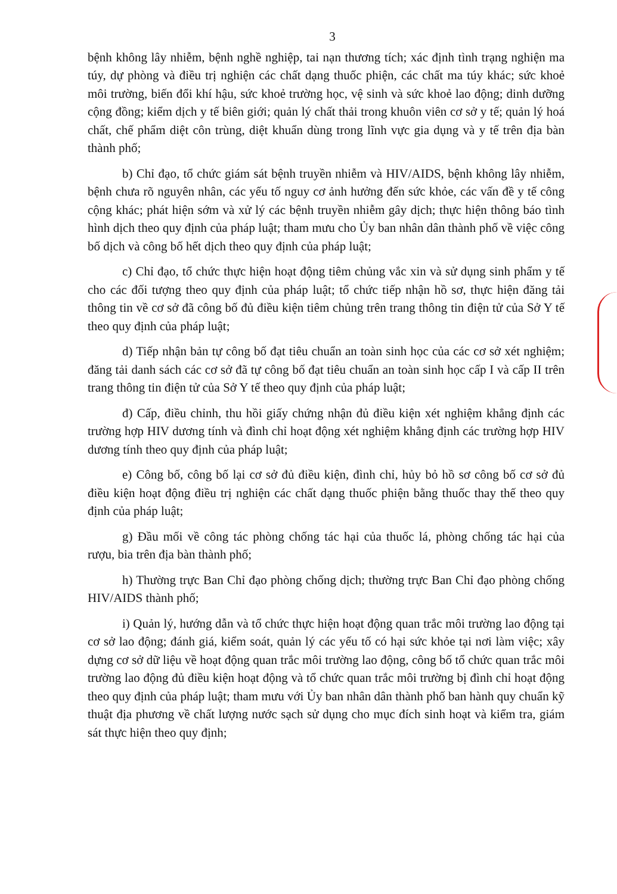3
bệnh không lây nhiễm, bệnh nghề nghiệp, tai nạn thương tích; xác định tình trạng nghiện ma túy, dự phòng và điều trị nghiện các chất dạng thuốc phiện, các chất ma túy khác; sức khoẻ môi trường, biến đổi khí hậu, sức khoẻ trường học, vệ sinh và sức khoẻ lao động; dinh dưỡng cộng đồng; kiểm dịch y tế biên giới; quản lý chất thải trong khuôn viên cơ sở y tế; quản lý hoá chất, chế phẩm diệt côn trùng, diệt khuẩn dùng trong lĩnh vực gia dụng và y tế trên địa bàn thành phố;
b) Chỉ đạo, tổ chức giám sát bệnh truyền nhiễm và HIV/AIDS, bệnh không lây nhiễm, bệnh chưa rõ nguyên nhân, các yếu tố nguy cơ ảnh hưởng đến sức khỏe, các vấn đề y tế công cộng khác; phát hiện sớm và xử lý các bệnh truyền nhiễm gây dịch; thực hiện thông báo tình hình dịch theo quy định của pháp luật; tham mưu cho Ủy ban nhân dân thành phố về việc công bố dịch và công bố hết dịch theo quy định của pháp luật;
c) Chỉ đạo, tổ chức thực hiện hoạt động tiêm chủng vắc xin và sử dụng sinh phẩm y tế cho các đối tượng theo quy định của pháp luật; tổ chức tiếp nhận hồ sơ, thực hiện đăng tải thông tin về cơ sở đã công bố đủ điều kiện tiêm chủng trên trang thông tin điện tử của Sở Y tế theo quy định của pháp luật;
d) Tiếp nhận bản tự công bố đạt tiêu chuẩn an toàn sinh học của các cơ sở xét nghiệm; đăng tải danh sách các cơ sở đã tự công bố đạt tiêu chuẩn an toàn sinh học cấp I và cấp II trên trang thông tin điện tử của Sở Y tế theo quy định của pháp luật;
đ) Cấp, điều chỉnh, thu hồi giấy chứng nhận đủ điều kiện xét nghiệm khẳng định các trường hợp HIV dương tính và đình chỉ hoạt động xét nghiệm khẳng định các trường hợp HIV dương tính theo quy định của pháp luật;
e) Công bố, công bố lại cơ sở đủ điều kiện, đình chỉ, hủy bỏ hồ sơ công bố cơ sở đủ điều kiện hoạt động điều trị nghiện các chất dạng thuốc phiện bằng thuốc thay thế theo quy định của pháp luật;
g) Đầu mối về công tác phòng chống tác hại của thuốc lá, phòng chống tác hại của rượu, bia trên địa bàn thành phố;
h) Thường trực Ban Chỉ đạo phòng chống dịch; thường trực Ban Chỉ đạo phòng chống HIV/AIDS thành phố;
i) Quản lý, hướng dẫn và tổ chức thực hiện hoạt động quan trắc môi trường lao động tại cơ sở lao động; đánh giá, kiểm soát, quản lý các yếu tố có hại sức khỏe tại nơi làm việc; xây dựng cơ sở dữ liệu về hoạt động quan trắc môi trường lao động, công bố tổ chức quan trắc môi trường lao động đủ điều kiện hoạt động và tổ chức quan trắc môi trường bị đình chỉ hoạt động theo quy định của pháp luật; tham mưu với Ủy ban nhân dân thành phố ban hành quy chuẩn kỹ thuật địa phương về chất lượng nước sạch sử dụng cho mục đích sinh hoạt và kiểm tra, giám sát thực hiện theo quy định;